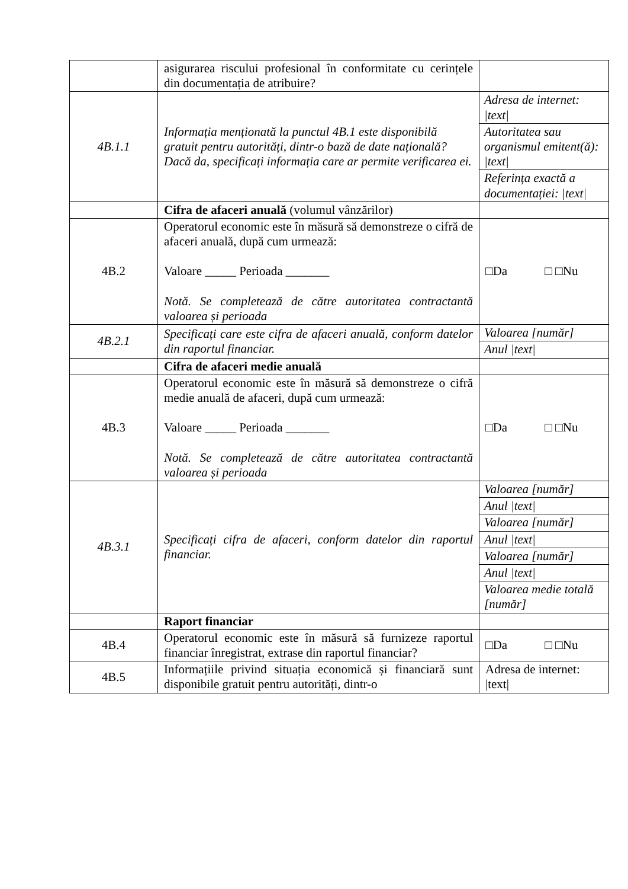| | asigurarea riscului profesional în conformitate cu cerințele din documentația de atribuire? | |
| 4B.1.1 | Informația menționată la punctul 4B.1 este disponibilă gratuit pentru autorități, dintr-o bază de date națională? Dacă da, specificați informația care ar permite verificarea ei. | / Adresa de internet: /text/ / / Autoritatea sau organismul emitent(ă): /text/ / / Referința exactă a documentației: /text/ / |
| | Cifra de afaceri anuală (volumul vânzărilor) | |
| 4B.2 | Operatorul economic este în măsură să demonstreze o cifră de afaceri anuală, după cum urmează: Valoare _____ Perioada _______ Notă. Se completează de către autoritatea contractantă valoarea și perioada | □Da □ □Nu |
| 4B.2.1 | Specificați care este cifra de afaceri anuală, conform datelor din raportul financiar. | / Valoarea [număr] / / Anul /text/ / |
| | Cifra de afaceri medie anuală | |
| 4B.3 | Operatorul economic este în măsură să demonstreze o cifră medie anuală de afaceri, după cum urmează: Valoare _____ Perioada _______ Notă. Se completează de către autoritatea contractantă valoarea și perioada | □Da □ □Nu |
| 4B.3.1 | Specificați cifra de afaceri, conform datelor din raportul financiar. | / Valoarea [număr] / / Anul /text/ / / Valoarea [număr] / / Anul /text/ / / Valoarea [număr] / / Anul /text/ / / Valoarea medie totală [număr] / |
| | Raport financiar | |
| 4B.4 | Operatorul economic este în măsură să furnizeze raportul financiar înregistrat, extrase din raportul financiar? | □Da □ □Nu |
| 4B.5 | Informațiile privind situația economică și financiară sunt disponibile gratuit pentru autorități, dintr-o | Adresa de internet: /text/ |